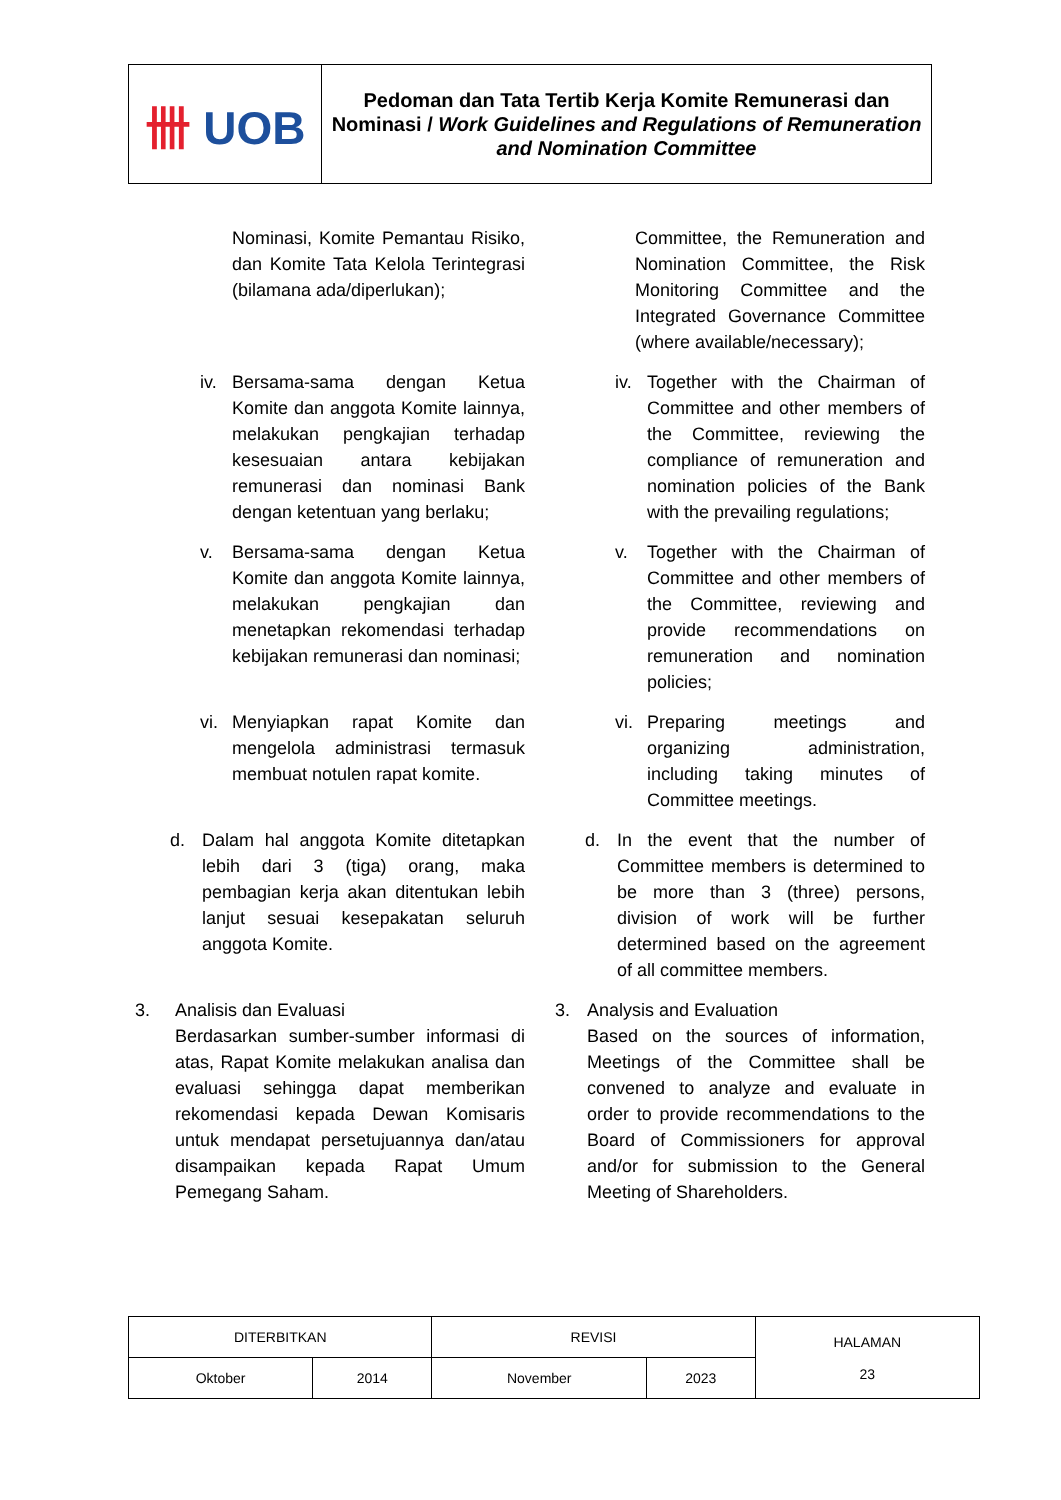| 卌 UOB | Pedoman dan Tata Tertib Kerja Komite Remunerasi dan Nominasi / Work Guidelines and Regulations of Remuneration and Nomination Committee |
Nominasi, Komite Pemantau Risiko, dan Komite Tata Kelola Terintegrasi (bilamana ada/diperlukan);
Committee, the Remuneration and Nomination Committee, the Risk Monitoring Committee and the Integrated Governance Committee (where available/necessary);
iv. Bersama-sama dengan Ketua Komite dan anggota Komite lainnya, melakukan pengkajian terhadap kesesuaian antara kebijakan remunerasi dan nominasi Bank dengan ketentuan yang berlaku;
iv. Together with the Chairman of Committee and other members of the Committee, reviewing the compliance of remuneration and nomination policies of the Bank with the prevailing regulations;
v. Bersama-sama dengan Ketua Komite dan anggota Komite lainnya, melakukan pengkajian dan menetapkan rekomendasi terhadap kebijakan remunerasi dan nominasi;
v. Together with the Chairman of Committee and other members of the Committee, reviewing and provide recommendations on remuneration and nomination policies;
vi. Menyiapkan rapat Komite dan mengelola administrasi termasuk membuat notulen rapat komite.
vi. Preparing meetings and organizing administration, including taking minutes of Committee meetings.
d. Dalam hal anggota Komite ditetapkan lebih dari 3 (tiga) orang, maka pembagian kerja akan ditentukan lebih lanjut sesuai kesepakatan seluruh anggota Komite.
d. In the event that the number of Committee members is determined to be more than 3 (three) persons, division of work will be further determined based on the agreement of all committee members.
3. Analisis dan Evaluasi
Berdasarkan sumber-sumber informasi di atas, Rapat Komite melakukan analisa dan evaluasi sehingga dapat memberikan rekomendasi kepada Dewan Komisaris untuk mendapat persetujuannya dan/atau disampaikan kepada Rapat Umum Pemegang Saham.
3. Analysis and Evaluation
Based on the sources of information, Meetings of the Committee shall be convened to analyze and evaluate in order to provide recommendations to the Board of Commissioners for approval and/or for submission to the General Meeting of Shareholders.
| DITERBITKAN | | REVISI | | HALAMAN 23 |
| Oktober | 2014 | November | 2023 | |